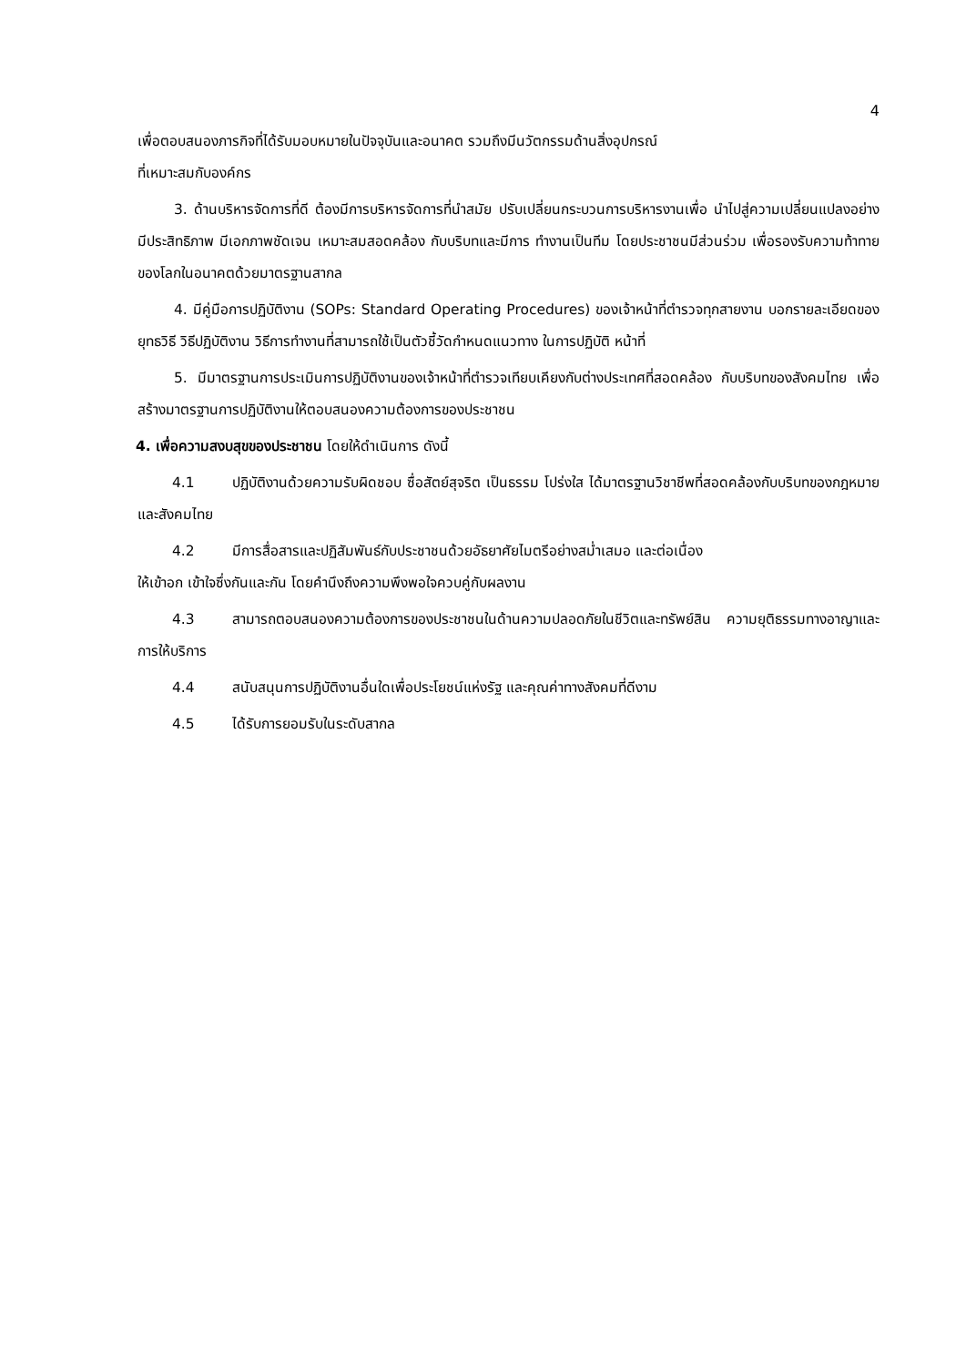4
เพื่อตอบสนองภารกิจที่ได้รับมอบหมายในปัจจุบันและอนาคต รวมถึงมีนวัตกรรมด้านสิ่งอุปกรณ์
ที่เหมาะสมกับองค์กร
3. ด้านบริหารจัดการที่ดี ต้องมีการบริหารจัดการที่นำสมัย ปรับเปลี่ยนกระบวนการบริหารงานเพื่อ นำไปสู่ความเปลี่ยนแปลงอย่างมีประสิทธิภาพ มีเอกภาพชัดเจน เหมาะสมสอดคล้อง กับบริบทและมีการ ทำงานเป็นทีม โดยประชาชนมีส่วนร่วม เพื่อรองรับความท้าทายของโลกในอนาคตด้วยมาตรฐานสากล
4. มีคู่มือการปฏิบัติงาน (SOPs: Standard Operating Procedures) ของเจ้าหน้าที่ตำรวจทุกสายงาน บอกรายละเอียดของยุทธวิธี วิธีปฏิบัติงาน วิธีการทำงานที่สามารถใช้เป็นตัวชี้วัดกำหนดแนวทาง ในการปฏิบัติ หน้าที่
5. มีมาตรฐานการประเมินการปฏิบัติงานของเจ้าหน้าที่ตำรวจเทียบเคียงกับต่างประเทศที่สอดคล้อง กับบริบทของสังคมไทย เพื่อสร้างมาตรฐานการปฏิบัติงานให้ตอบสนองความต้องการของประชาชน
4. เพื่อความสงบสุขของประชาชน โดยให้ดำเนินการ ดังนี้
4.1 ปฏิบัติงานด้วยความรับผิดชอบ ซื่อสัตย์สุจริต เป็นธรรม โปร่งใส ได้มาตรฐานวิชาชีพที่สอดคล้องกับบริบทของกฎหมายและสังคมไทย
4.2 มีการสื่อสารและปฏิสัมพันธ์กับประชาชนด้วยอัธยาศัยไมตรีอย่างสม่ำเสมอ และต่อเนื่อง
ให้เข้าอก เข้าใจซึ่งกันและกัน โดยคำนึงถึงความพึงพอใจควบคู่กับผลงาน
4.3 สามารถตอบสนองความต้องการของประชาชนในด้านความปลอดภัยในชีวิตและทรัพย์สิน ความยุติธรรมทางอาญาและการให้บริการ
4.4 สนับสนุนการปฏิบัติงานอื่นใดเพื่อประโยชน์แห่งรัฐ และคุณค่าทางสังคมที่ดีงาม
4.5 ได้รับการยอมรับในระดับสากล